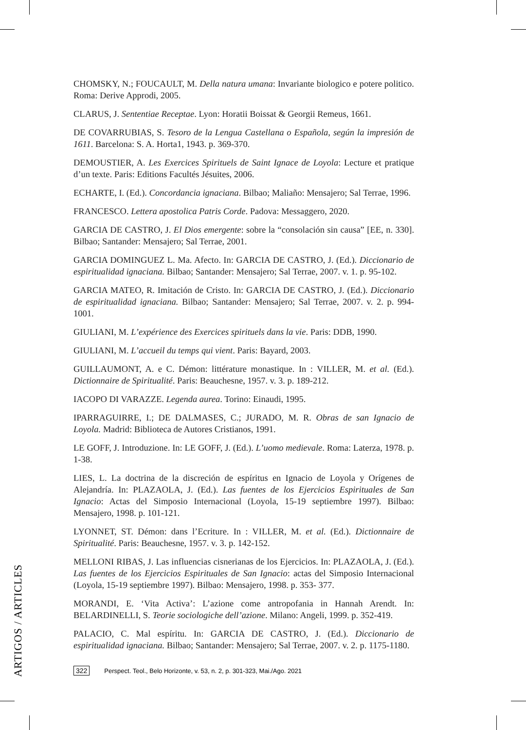CHOMSKY, N.; FOUCAULT, M. Della natura umana: Invariante biologico e potere politico. Roma: Derive Approdi, 2005.
CLARUS, J. Sententiae Receptae. Lyon: Horatii Boissat & Georgii Remeus, 1661.
DE COVARRUBIAS, S. Tesoro de la Lengua Castellana o Española, según la impresión de 1611. Barcelona: S. A. Horta1, 1943. p. 369-370.
DEMOUSTIER, A. Les Exercices Spirituels de Saint Ignace de Loyola: Lecture et pratique d’un texte. Paris: Editions Facultés Jésuites, 2006.
ECHARTE, I. (Ed.). Concordancia ignaciana. Bilbao; Maliaño: Mensajero; Sal Terrae, 1996.
FRANCESCO. Lettera apostolica Patris Corde. Padova: Messaggero, 2020.
GARCIA DE CASTRO, J. El Dios emergente: sobre la “consolación sin causa” [EE, n. 330]. Bilbao; Santander: Mensajero; Sal Terrae, 2001.
GARCIA DOMINGUEZ L. Ma. Afecto. In: GARCIA DE CASTRO, J. (Ed.). Diccionario de espiritualidad ignaciana. Bilbao; Santander: Mensajero; Sal Terrae, 2007. v. 1. p. 95-102.
GARCIA MATEO, R. Imitación de Cristo. In: GARCIA DE CASTRO, J. (Ed.). Diccionario de espiritualidad ignaciana. Bilbao; Santander: Mensajero; Sal Terrae, 2007. v. 2. p. 994-1001.
GIULIANI, M. L’expérience des Exercices spirituels dans la vie. Paris: DDB, 1990.
GIULIANI, M. L’accueil du temps qui vient. Paris: Bayard, 2003.
GUILLAUMONT, A. e C. Démon: littérature monastique. In : VILLER, M. et al. (Ed.). Dictionnaire de Spiritualité. Paris: Beauchesne, 1957. v. 3. p. 189-212.
IACOPO DI VARAZZE. Legenda aurea. Torino: Einaudi, 1995.
IPARRAGUIRRE, I.; DE DALMASES, C.; JURADO, M. R. Obras de san Ignacio de Loyola. Madrid: Biblioteca de Autores Cristianos, 1991.
LE GOFF, J. Introduzione. In: LE GOFF, J. (Ed.). L’uomo medievale. Roma: Laterza, 1978. p. 1-38.
LIES, L. La doctrina de la discreción de espíritus en Ignacio de Loyola y Orígenes de Alejandría. In: PLAZAOLA, J. (Ed.). Las fuentes de los Ejercicios Espirituales de San Ignacio: Actas del Simposio Internacional (Loyola, 15-19 septiembre 1997). Bilbao: Mensajero, 1998. p. 101-121.
LYONNET, ST. Démon: dans l’Ecriture. In : VILLER, M. et al. (Ed.). Dictionnaire de Spiritualité. Paris: Beauchesne, 1957. v. 3. p. 142-152.
MELLONI RIBAS, J. Las influencias cisnerianas de los Ejercicios. In: PLAZAOLA, J. (Ed.). Las fuentes de los Ejercicios Espirituales de San Ignacio: actas del Simposio Internacional (Loyola, 15-19 septiembre 1997). Bilbao: Mensajero, 1998. p. 353- 377.
MORANDI, E. ‘Vita Activa’: L’azione come antropofania in Hannah Arendt. In: BELARDINELLI, S. Teorie sociologiche dell’azione. Milano: Angeli, 1999. p. 352-419.
PALACIO, C. Mal espíritu. In: GARCIA DE CASTRO, J. (Ed.). Diccionario de espiritualidad ignaciana. Bilbao; Santander: Mensajero; Sal Terrae, 2007. v. 2. p. 1175-1180.
ARTIGOS / ARTICLES
322 Perspect. Teol., Belo Horizonte, v. 53, n. 2, p. 301-323, Mai./Ago. 2021